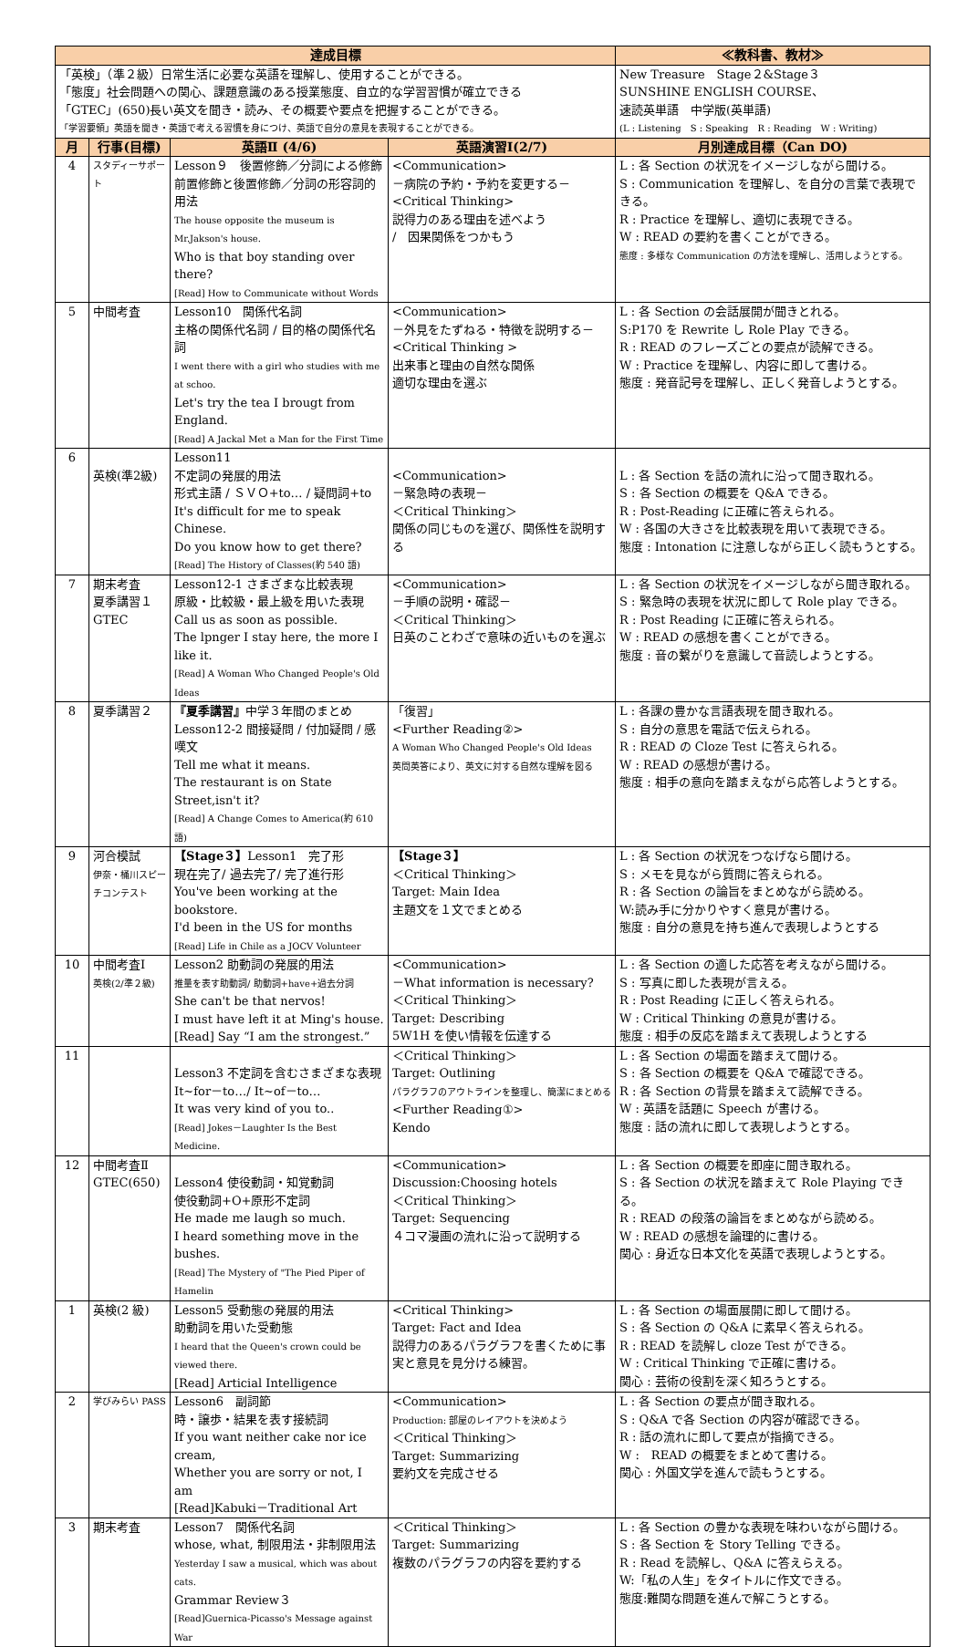| 達成目標 | | | | ≪教科書、教材≫ |
| --- | --- | --- | --- | --- |
| 「英検」（準２級）日常生活に必要な英語を理解し、使用することができる。 「態度」社会問題への関心、課題意識のある授業態度、自立的な学習習慣が確立できる 「GTEC」(650)長い英文を聞き・読み、その概要や要点を把握することができる。 「学習要領」英語を聞き・英語で考える習慣を身につけ、英語で自分の意見を表現することができる。 | | | | New Treasure Stage２&Stage３ SUNSHINE ENGLISH COURSE、 速読英単語 中学版(英単語) (L : Listening S : Speaking R : Reading W : Writing) |
| 月 | 行事(目標) | 英語Ⅱ (4/6) | 英語演習Ⅰ(2/7) | 月別達成目標（Can DO) |
| 4 | スタディーサポート | Lesson９ 後置修飾／分詞による修飾 前置修飾と後置修飾／分詞の形容詞的用法 The house opposite the museum is Mr.Jakson's house. Who is that boy standing over there? [Read] How to Communicate without Words | <Communication> －病院の予約・予約を変更する－ <Critical Thinking> 説得力のある理由を述べよう / 因果関係をつかもう | L : 各 Section の状況をイメージしながら聞ける。 S : Communication を理解し、を自分の言葉で表現できる。 R : Practice を理解し、適切に表現できる。 W : READ の要約を書くことができる。 態度 : 多様な Communication の方法を理解し、活用しようとする。 |
| 5 | 中間考査 | Lesson10 関係代名詞 主格の関係代名詞 / 目的格の関係代名詞 I went there with a girl who studies with me at schoo. Let's try the tea I brougt from England. [Read] A Jackal Met a Man for the First Time | <Communication> －外見をたずねる・特徴を説明する－ <Critical Thinking > 出来事と理由の自然な関係 適切な理由を選ぶ | L : 各 Section の会話展開が聞きとれる。 S:P170 を Rewrite し Role Play できる。 R : READ のフレーズごとの要点が読解できる。 W : Practice を理解し、内容に即して書ける。 態度 : 発音記号を理解し、正しく発音しようとする。 |
| 6 | 英検(準2級) | Lesson11 不定詞の発展的用法 形式主語 / ＳＶＯ+to… / 疑問詞+to It's difficult for me to speak Chinese. Do you know how to get there? [Read] The History of Classes(約 540 語) | <Communication> －緊急時の表現－ ＜Critical Thinking＞ 関係の同じものを選び、関係性を説明する | L : 各 Section を話の流れに沿って聞き取れる。 S : 各 Section の概要を Q&A できる。 R : Post-Reading に正確に答えられる。 W : 各国の大きさを比較表現を用いて表現できる。 態度 : Intonation に注意しながら正しく読もうとする。 |
| 7 | 期末考査 夏季講習１ GTEC | Lesson12-1 さまざまな比較表現 原級・比較級・最上級を用いた表現 Call us as soon as possible. The lpnger I stay here, the more I like it. [Read] A Woman Who Changed People's Old Ideas | <Communication> －手順の説明・確認－ ＜Critical Thinking＞ 日英のことわざで意味の近いものを選ぶ | L : 各 Section の状況をイメージしながら聞き取れる。 S : 緊急時の表現を状況に即して Role play できる。 R : Post Reading に正確に答えられる。 W : READ の感想を書くことができる。 態度 : 音の繋がりを意識して音読しようとする。 |
| 8 | 夏季講習２ | 『夏季講習』 中学３年間のまとめ Lesson12-2 間接疑問 / 付加疑問 / 感嘆文 Tell me what it means. The restaurant is on State Street,isn't it? [Read] A Change Comes to America(約 610 語) | 「復習」 <Further Reading②> A Woman Who Changed People's Old Ideas 英問英答により、英文に対する自然な理解を図る | L : 各課の豊かな言語表現を聞き取れる。 S : 自分の意思を電話で伝えられる。 R : READ の Cloze Test に答えられる。 W : READ の感想が書ける。 態度 : 相手の意向を踏まえながら応答しようとする。 |
| 9 | 河合模試 伊奈・桶川スピーチコンテスト | 【Stage３】 Lesson1 完了形 現在完了/ 過去完了/ 完了進行形 You've been working at the bookstore. I'd been in the US for months [Read] Life in Chile as a JOCV Volunteer | 【Stage３】 ＜Critical Thinking＞ Target: Main Idea 主題文を１文でまとめる | L : 各 Section の状況をつなげなら聞ける。 S : メモを見ながら質問に答えられる。 R : 各 Section の論旨をまとめながら読める。 W:読み手に分かりやすく意見が書ける。 態度 : 自分の意見を持ち進んで表現しようとする |
| 10 | 中間考査Ⅰ 英検(2/準２級) | Lesson2 助動詞の発展的用法 推量を表す助動詞/ 助動詞+have+過去分詞 She can't be that nervos! I must have left it at Ming's house. [Read] Say “I am the strongest.” | <Communication> －What information is necessary? ＜Critical Thinking＞ Target: Describing 5W1H を使い情報を伝達する | L : 各 Section の適した応答を考えながら聞ける。 S : 写真に即した表現が言える。 R : Post Reading に正しく答えられる。 W : Critical Thinking の意見が書ける。 態度 : 相手の反応を踏まえて表現しようとする |
| 11 | | Lesson3 不定詞を含むさまざまな表現 It~for－to…/ It~of－to… It was very kind of you to.. [Read] Jokes－Laughter Is the Best Medicine. | ＜Critical Thinking＞ Target: Outlining パラグラフのアウトラインを整理し、簡潔にまとめる <Further Reading①> Kendo | L : 各 Section の場面を踏まえて聞ける。 S : 各 Section の概要を Q&A で確認できる。 R : 各 Section の背景を踏まえて読解できる。 W : 英語を話題に Speech が書ける。 態度 : 話の流れに即して表現しようとする。 |
| 12 | 中間考査Ⅱ GTEC(650) | Lesson4 使役動詞・知覚動詞 使役動詞+O+原形不定詞 He made me laugh so much. I heard something move in the bushes. [Read] The Mystery of "The Pied Piper of Hamelin | <Communication> Discussion:Choosing hotels ＜Critical Thinking＞ Target: Sequencing ４コマ漫画の流れに沿って説明する | L : 各 Section の概要を即座に聞き取れる。 S : 各 Section の状況を踏まえて Role Playing できる。 R : READ の段落の論旨をまとめながら読める。 W : READ の感想を論理的に書ける。 関心 : 身近な日本文化を英語で表現しようとする。 |
| 1 | 英検(2 級) | Lesson5 受動態の発展的用法 助動詞を用いた受動態 I heard that the Queen's crown could be viewed there. [Read] Articial Intelligence | <Critical Thinking> Target: Fact and Idea 説得力のあるパラグラフを書くために事実と意見を見分ける練習。 | L : 各 Section の場面展開に即して聞ける。 S : 各 Section の Q&A に素早く答えられる。 R : READ を読解し cloze Test ができる。 W : Critical Thinking で正確に書ける。 関心 : 芸術の役割を深く知ろうとする。 |
| 2 | 学びみらい PASS | Lesson6 副詞節 時・譲歩・結果を表す接続詞 If you want neither cake nor ice cream, Whether you are sorry or not, I am [Read]Kabuki－Traditional Art | <Communication> Production: 部屋のレイアウトを決めよう ＜Critical Thinking＞ Target: Summarizing 要約文を完成させる | L : 各 Section の要点が聞き取れる。 S : Q&A で各 Section の内容が確認できる。 R : 話の流れに即して要点が指摘できる。 W : READ の概要をまとめて書ける。 関心 : 外国文学を進んで読もうとする。 |
| 3 | 期末考査 | Lesson7 関係代名詞 whose, what, 制限用法・非制限用法 Yesterday I saw a musical, which was about cats. Grammar Review３ [Read]Guernica-Picasso's Message against War | ＜Critical Thinking＞ Target: Summarizing 複数のパラグラフの内容を要約する | L : 各 Section の豊かな表現を味わいながら聞ける。 S : 各 Section を Story Telling できる。 R : Read を読解し、Q&A に答えらえる。 W:「私の人生」をタイトルに作文できる。 態度:難関な問題を進んで解こうとする。 |